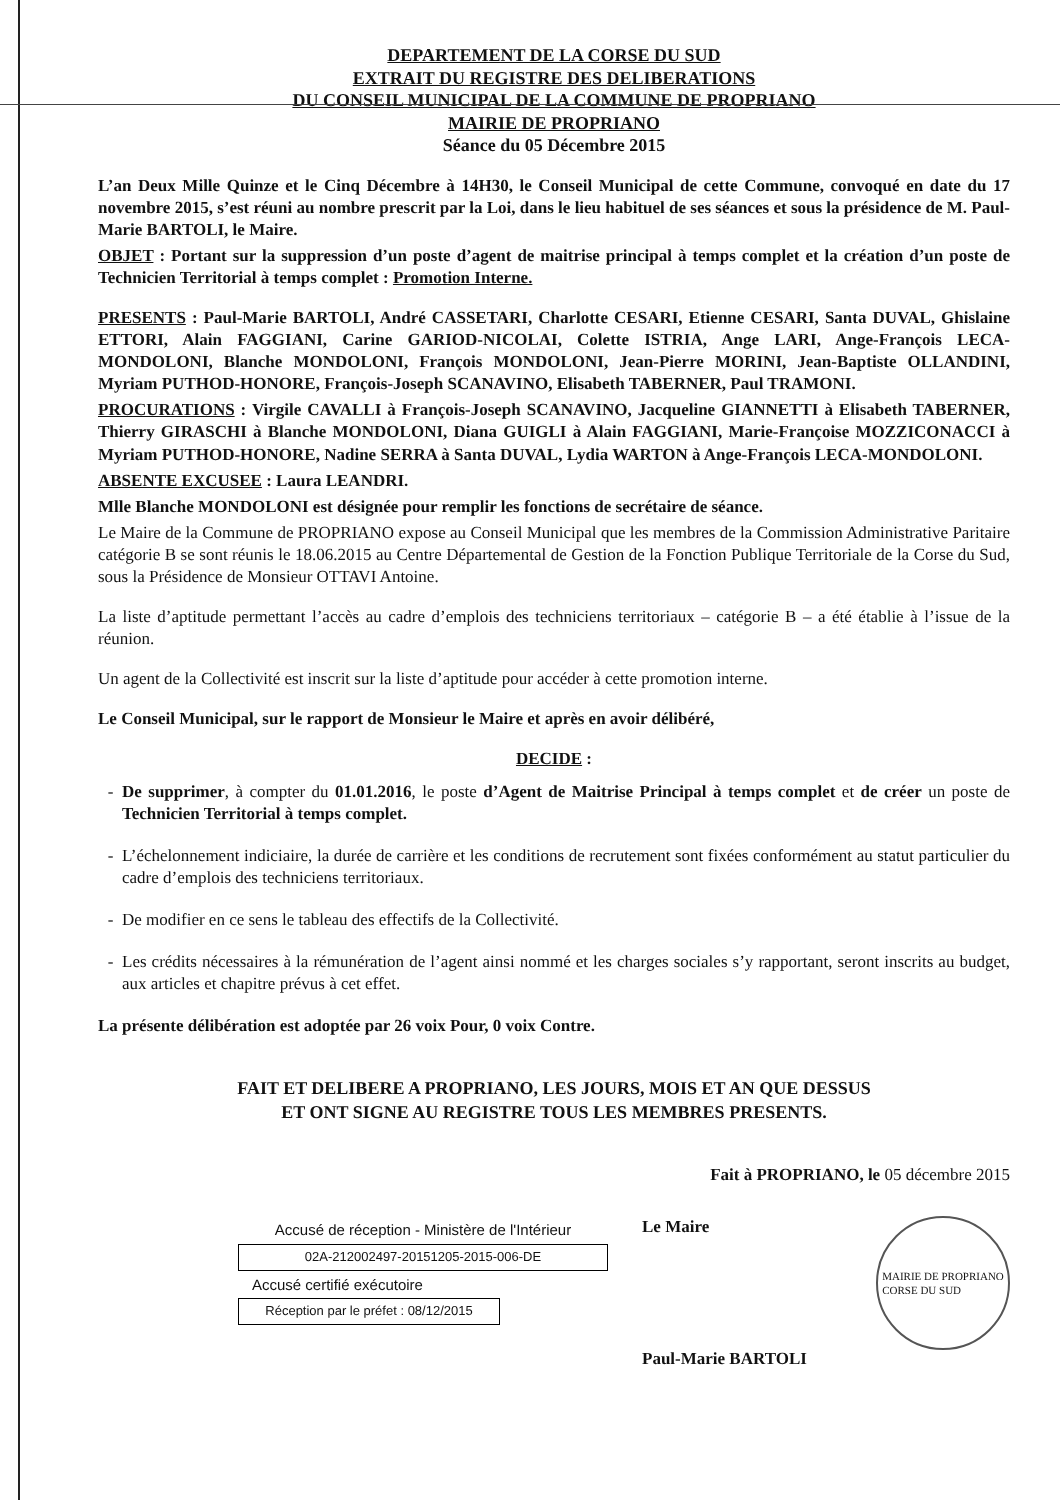DEPARTEMENT DE LA CORSE DU SUD
EXTRAIT DU REGISTRE DES DELIBERATIONS
DU CONSEIL MUNICIPAL DE LA COMMUNE DE PROPRIANO
MAIRIE DE PROPRIANO
Séance du 05 Décembre 2015
L’an Deux Mille Quinze et le Cinq Décembre à 14H30, le Conseil Municipal de cette Commune, convoqué en date du 17 novembre 2015, s’est réuni au nombre prescrit par la Loi, dans le lieu habituel de ses séances et sous la présidence de M. Paul-Marie BARTOLI, le Maire.
OBJET : Portant sur la suppression d’un poste d’agent de maitrise principal à temps complet et la création d’un poste de Technicien Territorial à temps complet : Promotion Interne.
PRESENTS : Paul-Marie BARTOLI, André CASSETARI, Charlotte CESARI, Etienne CESARI, Santa DUVAL, Ghislaine ETTORI, Alain FAGGIANI, Carine GARIOD-NICOLAI, Colette ISTRIA, Ange LARI, Ange-François LECA-MONDOLONI, Blanche MONDOLONI, François MONDOLONI, Jean-Pierre MORINI, Jean-Baptiste OLLANDINI, Myriam PUTHOD-HONORE, François-Joseph SCANAVINO, Elisabeth TABERNER, Paul TRAMONI.
PROCURATIONS : Virgile CAVALLI à François-Joseph SCANAVINO, Jacqueline GIANNETTI à Elisabeth TABERNER, Thierry GIRASCHI à Blanche MONDOLONI, Diana GUIGLI à Alain FAGGIANI, Marie-Françoise MOZZICONACCI à Myriam PUTHOD-HONORE, Nadine SERRA à Santa DUVAL, Lydia WARTON à Ange-François LECA-MONDOLONI.
ABSENTE EXCUSEE : Laura LEANDRI.
Mlle Blanche MONDOLONI est désignée pour remplir les fonctions de secrétaire de séance.
Le Maire de la Commune de PROPRIANO expose au Conseil Municipal que les membres de la Commission Administrative Paritaire catégorie B se sont réunis le 18.06.2015 au Centre Départemental de Gestion de la Fonction Publique Territoriale de la Corse du Sud, sous la Présidence de Monsieur OTTAVI Antoine.
La liste d’aptitude permettant l’accès au cadre d’emplois des techniciens territoriaux – catégorie B – a été établie à l’issue de la réunion.
Un agent de la Collectivité est inscrit sur la liste d’aptitude pour accéder à cette promotion interne.
Le Conseil Municipal, sur le rapport de Monsieur le Maire et après en avoir délibéré,
DECIDE :
De supprimer, à compter du 01.01.2016, le poste d’Agent de Maitrise Principal à temps complet et de créer un poste de Technicien Territorial à temps complet.
L’échelonnement indiciaire, la durée de carrière et les conditions de recrutement sont fixées conformément au statut particulier du cadre d’emplois des techniciens territoriaux.
De modifier en ce sens le tableau des effectifs de la Collectivité.
Les crédits nécessaires à la rémunération de l’agent ainsi nommé et les charges sociales s’y rapportant, seront inscrits au budget, aux articles et chapitre prévus à cet effet.
La présente délibération est adoptée par 26 voix Pour, 0 voix Contre.
FAIT ET DELIBERE A PROPRIANO, LES JOURS, MOIS ET AN QUE DESSUS
ET ONT SIGNE AU REGISTRE TOUS LES MEMBRES PRESENTS.
Fait à PROPRIANO, le 05 décembre 2015
Accusé de réception - Ministère de l'Intérieur
02A-212002497-20151205-2015-006-DE
Accusé certifié exécutoire
Réception par le préfet : 08/12/2015
Le Maire
Paul-Marie BARTOLI
MAIRIE DE PROPRIANO
CORSE DU SUD